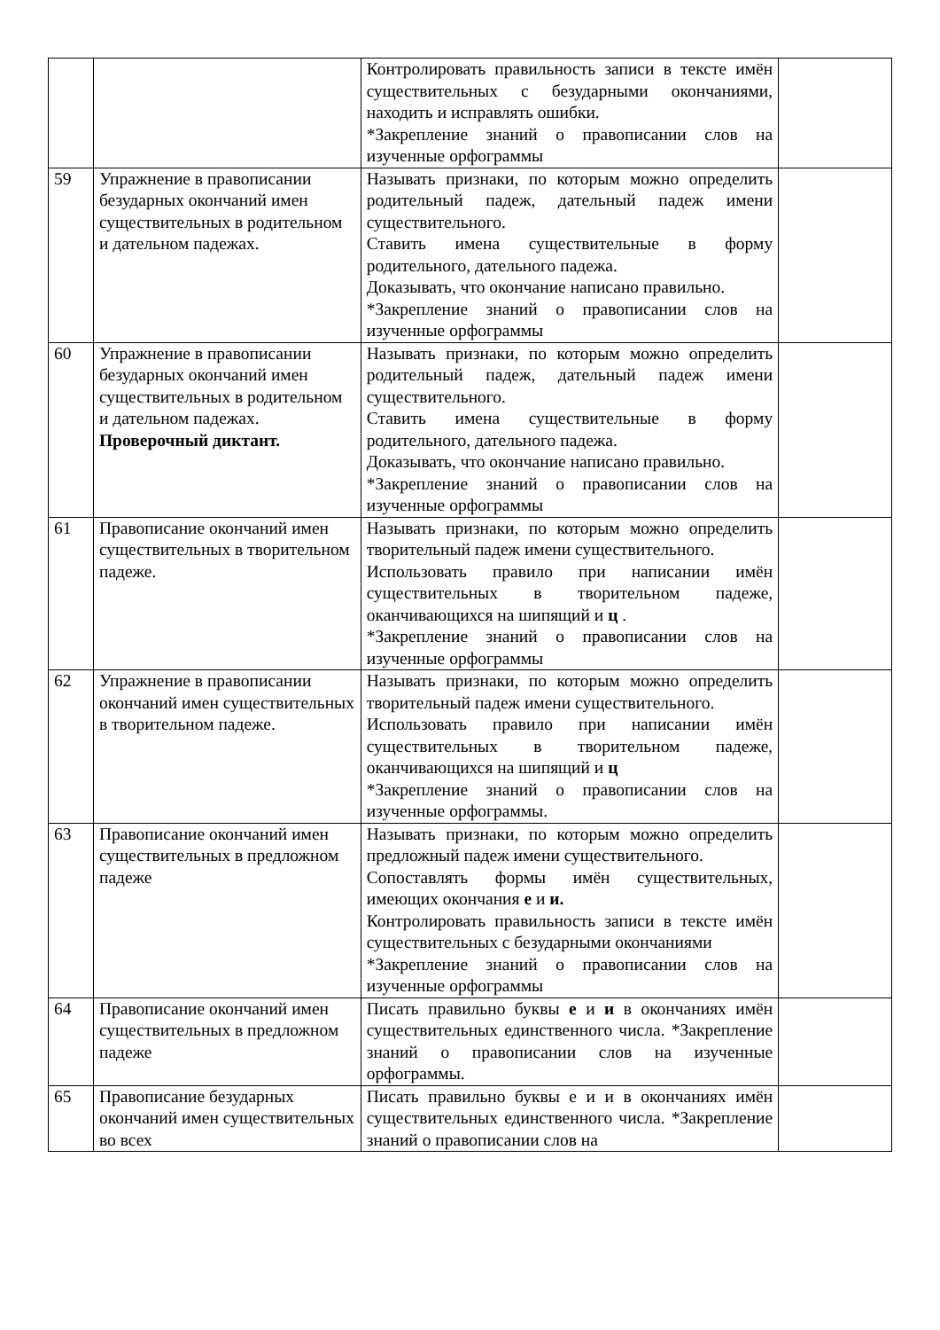| | | Контролировать правильность записи в тексте имён существительных с безударными окончаниями, находить и исправлять ошибки. *Закрепление знаний о правописании слов на изученные орфограммы | |
| 59 | Упражнение в правописании безударных окончаний имен существительных в родительном и дательном падежах. | Называть признаки, по которым можно определить родительный падеж, дательный падеж имени существительного. Ставить имена существительные в форму родительного, дательного падежа. Доказывать, что окончание написано правильно. *Закрепление знаний о правописании слов на изученные орфограммы | |
| 60 | Упражнение в правописании безударных окончаний имен существительных в родительном и дательном падежах. Проверочный диктант. | Называть признаки, по которым можно определить родительный падеж, дательный падеж имени существительного. Ставить имена существительные в форму родительного, дательного падежа. Доказывать, что окончание написано правильно. *Закрепление знаний о правописании слов на изученные орфограммы | |
| 61 | Правописание окончаний имен существительных в творительном падеже. | Называть признаки, по которым можно определить творительный падеж имени существительного. Использовать правило при написании имён существительных в творительном падеже, оканчивающихся на шипящий и ц . *Закрепление знаний о правописании слов на изученные орфограммы | |
| 62 | Упражнение в правописании окончаний имен существительных в творительном падеже. | Называть признаки, по которым можно определить творительный падеж имени существительного. Использовать правило при написании имён существительных в творительном падеже, оканчивающихся на шипящий и ц *Закрепление знаний о правописании слов на изученные орфограммы. | |
| 63 | Правописание окончаний имен существительных в предложном падеже | Называть признаки, по которым можно определить предложный падеж имени существительного. Сопоставлять формы имён существительных, имеющих окончания е и и. Контролировать правильность записи в тексте имён существительных с безударными окончаниями *Закрепление знаний о правописании слов на изученные орфограммы | |
| 64 | Правописание окончаний имен существительных в предложном падеже | Писать правильно буквы е и и в окончаниях имён существительных единственного числа. *Закрепление знаний о правописании слов на изученные орфограммы. | |
| 65 | Правописание безударных окончаний имен существительных во всех | Писать правильно буквы е и и в окончаниях имён существительных единственного числа. *Закрепление знаний о правописании слов на | |